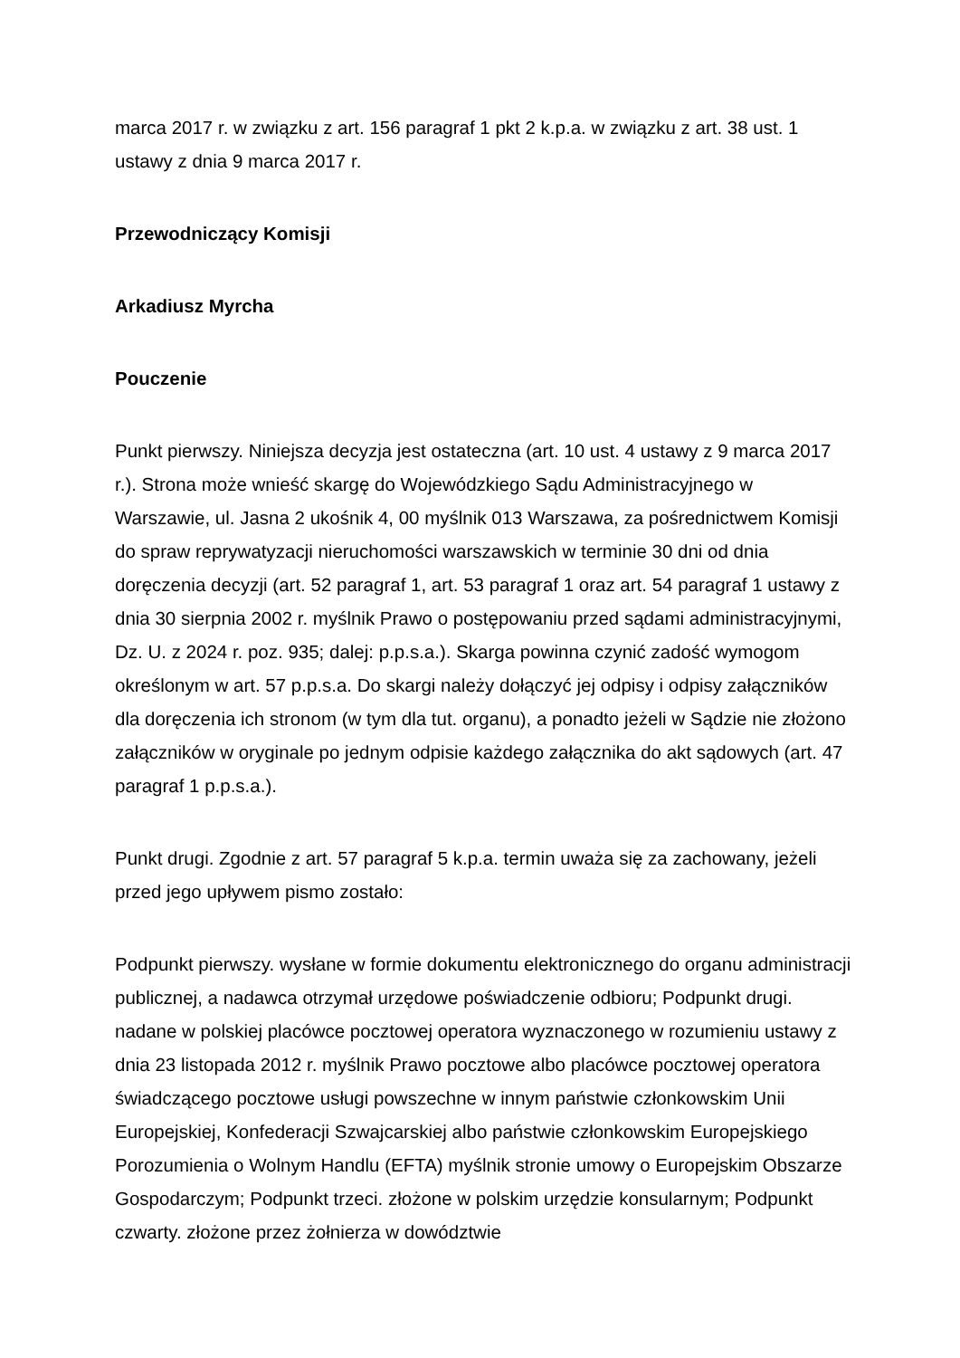marca 2017 r. w związku z art. 156 paragraf 1 pkt 2 k.p.a. w związku z art. 38 ust. 1 ustawy z dnia 9 marca 2017 r.
Przewodniczący Komisji
Arkadiusz Myrcha
Pouczenie
Punkt pierwszy. Niniejsza decyzja jest ostateczna (art. 10 ust. 4 ustawy z 9 marca 2017 r.). Strona może wnieść skargę do Wojewódzkiego Sądu Administracyjnego w Warszawie, ul. Jasna 2 ukośnik 4, 00 myślnik 013 Warszawa, za pośrednictwem Komisji do spraw reprywatyzacji nieruchomości warszawskich w terminie 30 dni od dnia doręczenia decyzji (art. 52 paragraf 1, art. 53 paragraf 1 oraz art. 54 paragraf 1 ustawy z dnia 30 sierpnia 2002 r. myślnik Prawo o postępowaniu przed sądami administracyjnymi, Dz. U. z 2024 r. poz. 935; dalej: p.p.s.a.). Skarga powinna czynić zadość wymogom określonym w art. 57 p.p.s.a. Do skargi należy dołączyć jej odpisy i odpisy załączników dla doręczenia ich stronom (w tym dla tut. organu), a ponadto jeżeli w Sądzie nie złożono załączników w oryginale po jednym odpisie każdego załącznika do akt sądowych (art. 47 paragraf 1 p.p.s.a.).
Punkt drugi. Zgodnie z art. 57 paragraf 5 k.p.a. termin uważa się za zachowany, jeżeli przed jego upływem pismo zostało:
Podpunkt pierwszy. wysłane w formie dokumentu elektronicznego do organu administracji publicznej, a nadawca otrzymał urzędowe poświadczenie odbioru; Podpunkt drugi. nadane w polskiej placówce pocztowej operatora wyznaczonego w rozumieniu ustawy z dnia 23 listopada 2012 r. myślnik Prawo pocztowe albo placówce pocztowej operatora świadczącego pocztowe usługi powszechne w innym państwie członkowskim Unii Europejskiej, Konfederacji Szwajcarskiej albo państwie członkowskim Europejskiego Porozumienia o Wolnym Handlu (EFTA) myślnik stronie umowy o Europejskim Obszarze Gospodarczym; Podpunkt trzeci. złożone w polskim urzędzie konsularnym; Podpunkt czwarty. złożone przez żołnierza w dowództwie